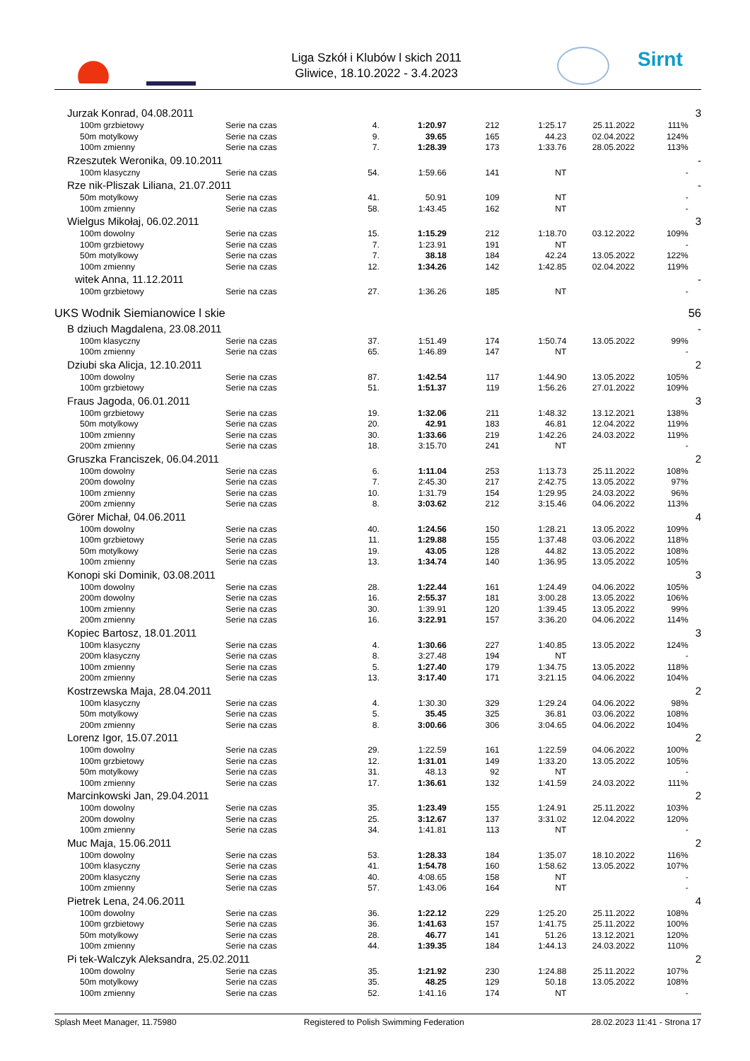Liga Szkół i Klubów l skich 2011
Gliwice, 18.10.2022 - 3.4.2023
Sirnt
| Jurzak Konrad, 04.08.2011 | | | | | | | | 3 |
| 100m grzbietowy | Serie na czas | 4. | 1:20.97 | 212 | 1:25.17 | 25.11.2022 | 111% | |
| 50m motylkowy | Serie na czas | 9. | 39.65 | 165 | 44.23 | 02.04.2022 | 124% | |
| 100m zmienny | Serie na czas | 7. | 1:28.39 | 173 | 1:33.76 | 28.05.2022 | 113% | |
| Rzeszutek Weronika, 09.10.2011 | | | | | | | | - |
| 100m klasyczny | Serie na czas | 54. | 1:59.66 | 141 | NT | | - | |
| Rze nik-Pliszak Liliana, 21.07.2011 | | | | | | | | - |
| 50m motylkowy | Serie na czas | 41. | 50.91 | 109 | NT | | - | |
| 100m zmienny | Serie na czas | 58. | 1:43.45 | 162 | NT | | - | |
| Wielgus Mikołaj, 06.02.2011 | | | | | | | | 3 |
| 100m dowolny | Serie na czas | 15. | 1:15.29 | 212 | 1:18.70 | 03.12.2022 | 109% | |
| 100m grzbietowy | Serie na czas | 7. | 1:23.91 | 191 | NT | | - | |
| 50m motylkowy | Serie na czas | 7. | 38.18 | 184 | 42.24 | 13.05.2022 | 122% | |
| 100m zmienny | Serie na czas | 12. | 1:34.26 | 142 | 1:42.85 | 02.04.2022 | 119% | |
| witek Anna, 11.12.2011 | | | | | | | | - |
| 100m grzbietowy | Serie na czas | 27. | 1:36.26 | 185 | NT | | - | |
| UKS Wodnik Siemianowice l skie | | | | | | | | 56 |
| B dziuch Magdalena, 23.08.2011 | | | | | | | | - |
| 100m klasyczny | Serie na czas | 37. | 1:51.49 | 174 | 1:50.74 | 13.05.2022 | 99% | |
| 100m zmienny | Serie na czas | 65. | 1:46.89 | 147 | NT | | - | |
| Dziubi ska Alicja, 12.10.2011 | | | | | | | | 2 |
| 100m dowolny | Serie na czas | 87. | 1:42.54 | 117 | 1:44.90 | 13.05.2022 | 105% | |
| 100m grzbietowy | Serie na czas | 51. | 1:51.37 | 119 | 1:56.26 | 27.01.2022 | 109% | |
| Fraus Jagoda, 06.01.2011 | | | | | | | | 3 |
| 100m grzbietowy | Serie na czas | 19. | 1:32.06 | 211 | 1:48.32 | 13.12.2021 | 138% | |
| 50m motylkowy | Serie na czas | 20. | 42.91 | 183 | 46.81 | 12.04.2022 | 119% | |
| 100m zmienny | Serie na czas | 30. | 1:33.66 | 219 | 1:42.26 | 24.03.2022 | 119% | |
| 200m zmienny | Serie na czas | 18. | 3:15.70 | 241 | NT | | - | |
| Gruszka Franciszek, 06.04.2011 | | | | | | | | 2 |
| 100m dowolny | Serie na czas | 6. | 1:11.04 | 253 | 1:13.73 | 25.11.2022 | 108% | |
| 200m dowolny | Serie na czas | 7. | 2:45.30 | 217 | 2:42.75 | 13.05.2022 | 97% | |
| 100m zmienny | Serie na czas | 10. | 1:31.79 | 154 | 1:29.95 | 24.03.2022 | 96% | |
| 200m zmienny | Serie na czas | 8. | 3:03.62 | 212 | 3:15.46 | 04.06.2022 | 113% | |
| Görer Michał, 04.06.2011 | | | | | | | | 4 |
| 100m dowolny | Serie na czas | 40. | 1:24.56 | 150 | 1:28.21 | 13.05.2022 | 109% | |
| 100m grzbietowy | Serie na czas | 11. | 1:29.88 | 155 | 1:37.48 | 03.06.2022 | 118% | |
| 50m motylkowy | Serie na czas | 19. | 43.05 | 128 | 44.82 | 13.05.2022 | 108% | |
| 100m zmienny | Serie na czas | 13. | 1:34.74 | 140 | 1:36.95 | 13.05.2022 | 105% | |
| Konopi ski Dominik, 03.08.2011 | | | | | | | | 3 |
| 100m dowolny | Serie na czas | 28. | 1:22.44 | 161 | 1:24.49 | 04.06.2022 | 105% | |
| 200m dowolny | Serie na czas | 16. | 2:55.37 | 181 | 3:00.28 | 13.05.2022 | 106% | |
| 100m zmienny | Serie na czas | 30. | 1:39.91 | 120 | 1:39.45 | 13.05.2022 | 99% | |
| 200m zmienny | Serie na czas | 16. | 3:22.91 | 157 | 3:36.20 | 04.06.2022 | 114% | |
| Kopiec Bartosz, 18.01.2011 | | | | | | | | 3 |
| 100m klasyczny | Serie na czas | 4. | 1:30.66 | 227 | 1:40.85 | 13.05.2022 | 124% | |
| 200m klasyczny | Serie na czas | 8. | 3:27.48 | 194 | NT | | - | |
| 100m zmienny | Serie na czas | 5. | 1:27.40 | 179 | 1:34.75 | 13.05.2022 | 118% | |
| 200m zmienny | Serie na czas | 13. | 3:17.40 | 171 | 3:21.15 | 04.06.2022 | 104% | |
| Kostrzewska Maja, 28.04.2011 | | | | | | | | 2 |
| 100m klasyczny | Serie na czas | 4. | 1:30.30 | 329 | 1:29.24 | 04.06.2022 | 98% | |
| 50m motylkowy | Serie na czas | 5. | 35.45 | 325 | 36.81 | 03.06.2022 | 108% | |
| 200m zmienny | Serie na czas | 8. | 3:00.66 | 306 | 3:04.65 | 04.06.2022 | 104% | |
| Lorenz Igor, 15.07.2011 | | | | | | | | 2 |
| 100m dowolny | Serie na czas | 29. | 1:22.59 | 161 | 1:22.59 | 04.06.2022 | 100% | |
| 100m grzbietowy | Serie na czas | 12. | 1:31.01 | 149 | 1:33.20 | 13.05.2022 | 105% | |
| 50m motylkowy | Serie na czas | 31. | 48.13 | 92 | NT | | - | |
| 100m zmienny | Serie na czas | 17. | 1:36.61 | 132 | 1:41.59 | 24.03.2022 | 111% | |
| Marcinkowski Jan, 29.04.2011 | | | | | | | | 2 |
| 100m dowolny | Serie na czas | 35. | 1:23.49 | 155 | 1:24.91 | 25.11.2022 | 103% | |
| 200m dowolny | Serie na czas | 25. | 3:12.67 | 137 | 3:31.02 | 12.04.2022 | 120% | |
| 100m zmienny | Serie na czas | 34. | 1:41.81 | 113 | NT | | - | |
| Muc Maja, 15.06.2011 | | | | | | | | 2 |
| 100m dowolny | Serie na czas | 53. | 1:28.33 | 184 | 1:35.07 | 18.10.2022 | 116% | |
| 100m klasyczny | Serie na czas | 41. | 1:54.78 | 160 | 1:58.62 | 13.05.2022 | 107% | |
| 200m klasyczny | Serie na czas | 40. | 4:08.65 | 158 | NT | | - | |
| 100m zmienny | Serie na czas | 57. | 1:43.06 | 164 | NT | | - | |
| Pietrek Lena, 24.06.2011 | | | | | | | | 4 |
| 100m dowolny | Serie na czas | 36. | 1:22.12 | 229 | 1:25.20 | 25.11.2022 | 108% | |
| 100m grzbietowy | Serie na czas | 36. | 1:41.63 | 157 | 1:41.75 | 25.11.2022 | 100% | |
| 50m motylkowy | Serie na czas | 28. | 46.77 | 141 | 51.26 | 13.12.2021 | 120% | |
| 100m zmienny | Serie na czas | 44. | 1:39.35 | 184 | 1:44.13 | 24.03.2022 | 110% | |
| Pi tek-Walczyk Aleksandra, 25.02.2011 | | | | | | | | 2 |
| 100m dowolny | Serie na czas | 35. | 1:21.92 | 230 | 1:24.88 | 25.11.2022 | 107% | |
| 50m motylkowy | Serie na czas | 35. | 48.25 | 129 | 50.18 | 13.05.2022 | 108% | |
| 100m zmienny | Serie na czas | 52. | 1:41.16 | 174 | NT | | - | |
Splash Meet Manager, 11.75980 Registered to Polish Swimming Federation 28.02.2023 11:41 - Strona 17